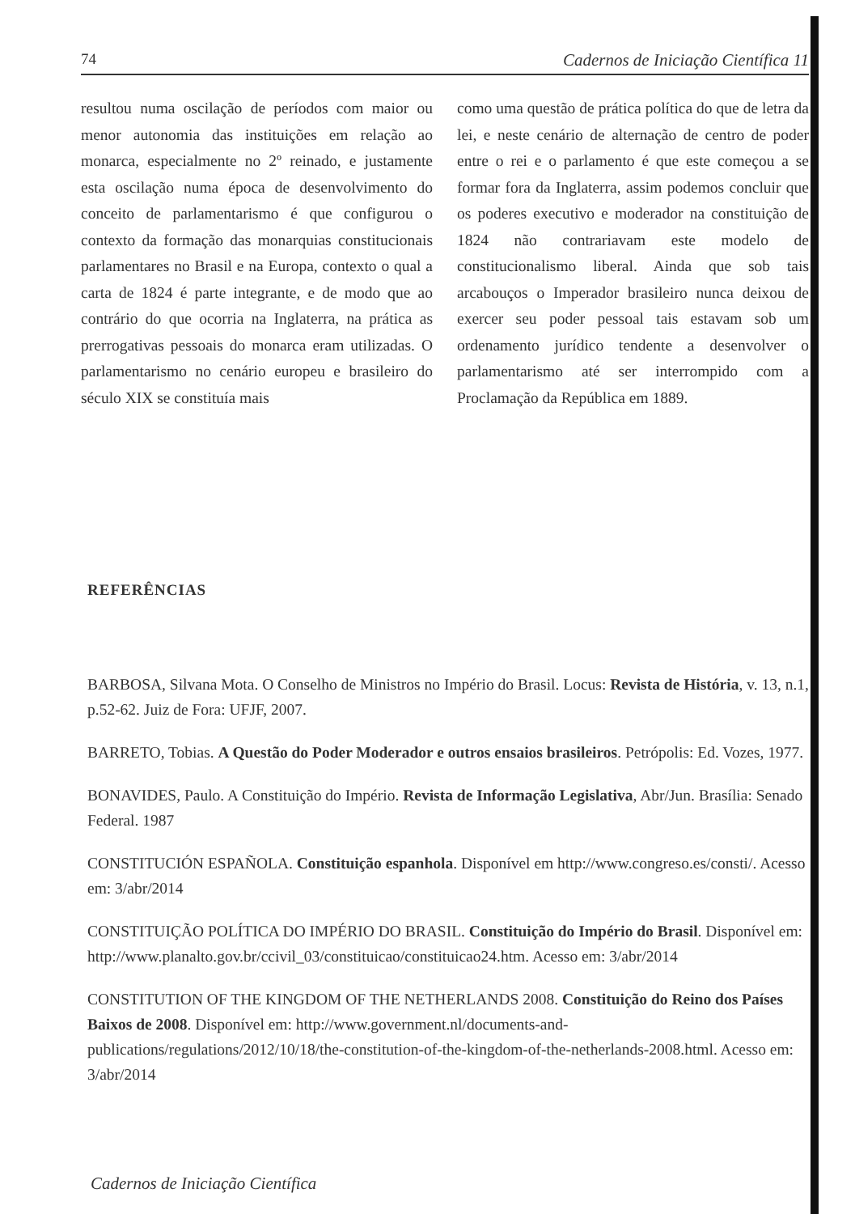74 Cadernos de Iniciação Científica 11
resultou numa oscilação de períodos com maior ou menor autonomia das instituições em relação ao monarca, especialmente no 2º reinado, e justamente esta oscilação numa época de desenvolvimento do conceito de parlamentarismo é que configurou o contexto da formação das monarquias constitucionais parlamentares no Brasil e na Europa, contexto o qual a carta de 1824 é parte integrante, e de modo que ao contrário do que ocorria na Inglaterra, na prática as prerrogativas pessoais do monarca eram utilizadas. O parlamentarismo no cenário europeu e brasileiro do século XIX se constituía mais
como uma questão de prática política do que de letra da lei, e neste cenário de alternação de centro de poder entre o rei e o parlamento é que este começou a se formar fora da Inglaterra, assim podemos concluir que os poderes executivo e moderador na constituição de 1824 não contrariavam este modelo de constitucionalismo liberal. Ainda que sob tais arcabouços o Imperador brasileiro nunca deixou de exercer seu poder pessoal tais estavam sob um ordenamento jurídico tendente a desenvolver o parlamentarismo até ser interrompido com a Proclamação da República em 1889.
REFERÊNCIAS
BARBOSA, Silvana Mota. O Conselho de Ministros no Império do Brasil. Locus: Revista de História, v. 13, n.1, p.52-62. Juiz de Fora: UFJF, 2007.
BARRETO, Tobias. A Questão do Poder Moderador e outros ensaios brasileiros. Petrópolis: Ed. Vozes, 1977.
BONAVIDES, Paulo. A Constituição do Império. Revista de Informação Legislativa, Abr/Jun. Brasília: Senado Federal. 1987
CONSTITUCIÓN ESPAÑOLA. Constituição espanhola. Disponível em http://www.congreso.es/consti/. Acesso em: 3/abr/2014
CONSTITUIÇÃO POLÍTICA DO IMPÉRIO DO BRASIL. Constituição do Império do Brasil. Disponível em: http://www.planalto.gov.br/ccivil_03/constituicao/constituicao24.htm. Acesso em: 3/abr/2014
CONSTITUTION OF THE KINGDOM OF THE NETHERLANDS 2008. Constituição do Reino dos Países Baixos de 2008. Disponível em: http://www.government.nl/documents-and-publications/regulations/2012/10/18/the-constitution-of-the-kingdom-of-the-netherlands-2008.html. Acesso em: 3/abr/2014
Cadernos de Iniciação Científica